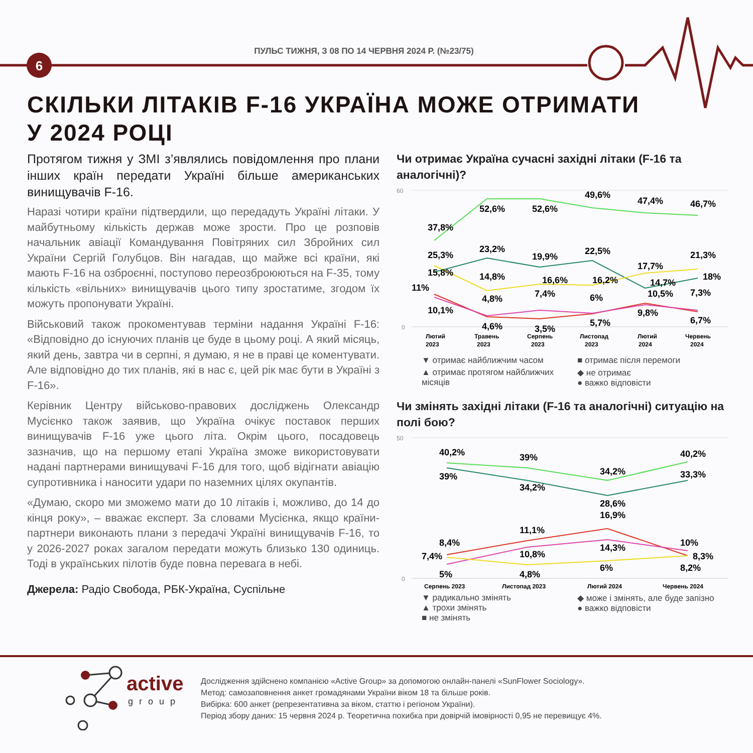6
ПУЛЬС ТИЖНЯ, З 08 ПО 14 ЧЕРВНЯ 2024 Р. (№23/75)
СКІЛЬКИ ЛІТАКІВ F-16 УКРАЇНА МОЖЕ ОТРИМАТИ
У 2024 РОЦІ
Протягом тижня у ЗМІ з’являлись повідомлення про плани інших країн передати Україні більше американських винищувачів F-16.
Наразі чотири країни підтвердили, що передадуть Україні літаки. У майбутньому кількість держав може зрости. Про це розповів начальник авіації Командування Повітряних сил Збройних сил України Сергій Голубцов. Він нагадав, що майже всі країни, які мають F-16 на озброєнні, поступово переозброюються на F-35, тому кількість «вільних» винищувачів цього типу зростатиме, згодом їх можуть пропонувати Україні.
Військовий також прокоментував терміни надання Україні F-16: «Відповідно до існуючих планів це буде в цьому році. А який місяць, який день, завтра чи в серпні, я думаю, я не в праві це коментувати. Але відповідно до тих планів, які в нас є, цей рік має бути в Україні з F-16».
Керівник Центру військово-правових досліджень Олександр Мусієнко також заявив, що Україна очікує поставок перших винищувачів F-16 уже цього літа. Окрім цього, посадовець зазначив, що на першому етапі Україна зможе використовувати надані партнерами винищувачі F-16 для того, щоб відігнати авіацію супротивника і наносити удари по наземних цілях окупантів.
«Думаю, скоро ми зможемо мати до 10 літаків і, можливо, до 14 до кінця року», – вважає експерт. За словами Мусієнка, якщо країни-партнери виконають плани з передачі Україні винищувачів F-16, то у 2026-2027 роках загалом передати можуть близько 130 одиниць. Тоді в українських пілотів буде повна перевага в небі.
Джерела: Радіо Свобода, РБК-Україна, Суспільне
Чи отримає Україна сучасні західні літаки (F-16 та аналогічні)?
60
0
37,8%
52,6%
52,6%
49,6%
47,4%
46,7%
25,3%
23,2%
19,9%
22,5%
17,7%
21,3%
15,8%
14,8%
16,6%
16,2%
14,7%
18%
11%
4,8%
7,4%
6%
10,5%
7,3%
10,1%
4,6%
3,5%
5,7%
9,8%
6,7%
Лютий
2023
Травень
2023
Серпень
2023
Листопад
2023
Лютий
2024
Червень
2024
▼ отримає найближчим часом ■ отримає після перемоги ▲ отримає протягом найближчих місяців ◆ не отримає
● важко відповісти
Чи змінять західні літаки (F-16 та аналогічні) ситуацію на полі бою?
50
0
40,2%
39%
34,2%
40,2%
39%
34,2%
28,6%
33,3%
16,9%
11,1%
8,4%
10%
7,4%
10,8%
14,3%
8,3%
5%
4,8%
6%
8,2%
Серпень 2023
Листопад 2023
Лютий 2024
Червень 2024
▼ радикально змінять
▲ трохи змінять
■ не змінять ◆ може і змінять, але буде запізно
● важко відповісти
active
group
Дослідження здійснено компанією «Active Group» за допомогою онлайн-панелі «SunFlower Sociology».
Метод: самозаповнення анкет громадянами України віком 18 та більше років.
Вибірка: 600 анкет (репрезентативна за віком, статтю і регіоном України).
Період збору даних: 15 червня 2024 р. Теоретична похибка при довірчій імовірності 0,95 не перевищує 4%.